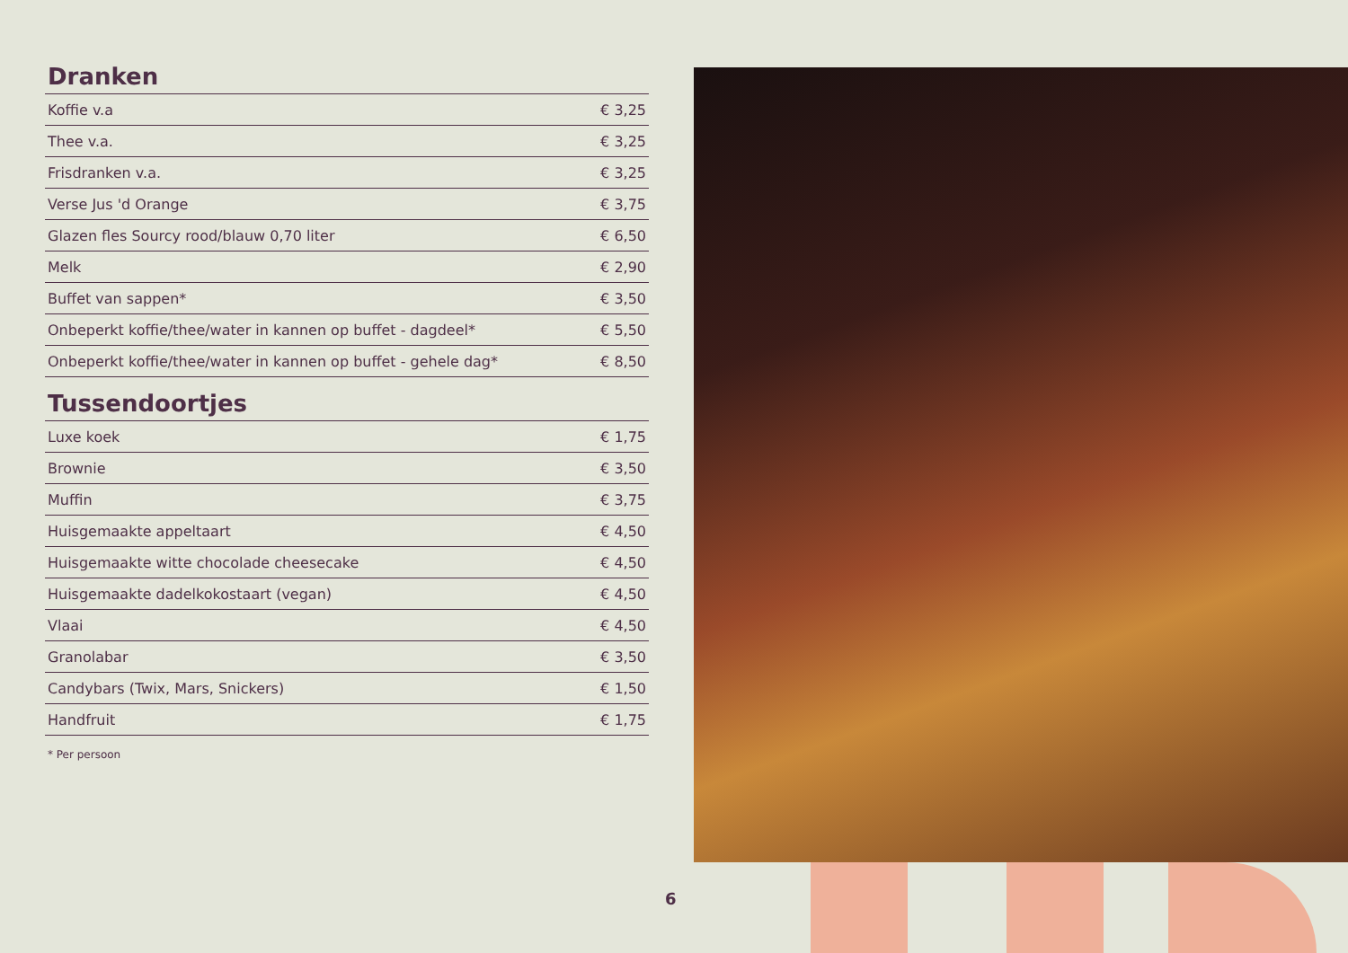Dranken
| Koffie v.a | € 3,25 |
| Thee v.a. | € 3,25 |
| Frisdranken v.a. | € 3,25 |
| Verse Jus 'd Orange | € 3,75 |
| Glazen fles Sourcy rood/blauw 0,70 liter | € 6,50 |
| Melk | € 2,90 |
| Buffet van sappen* | € 3,50 |
| Onbeperkt koffie/thee/water in kannen op buffet - dagdeel* | € 5,50 |
| Onbeperkt koffie/thee/water in kannen op buffet - gehele dag* | € 8,50 |
Tussendoortjes
| Luxe koek | € 1,75 |
| Brownie | € 3,50 |
| Muffin | € 3,75 |
| Huisgemaakte appeltaart | € 4,50 |
| Huisgemaakte witte chocolade cheesecake | € 4,50 |
| Huisgemaakte dadelkokostaart (vegan) | € 4,50 |
| Vlaai | € 4,50 |
| Granolabar | € 3,50 |
| Candybars (Twix, Mars, Snickers) | € 1,50 |
| Handfruit | € 1,75 |
* Per persoon
6